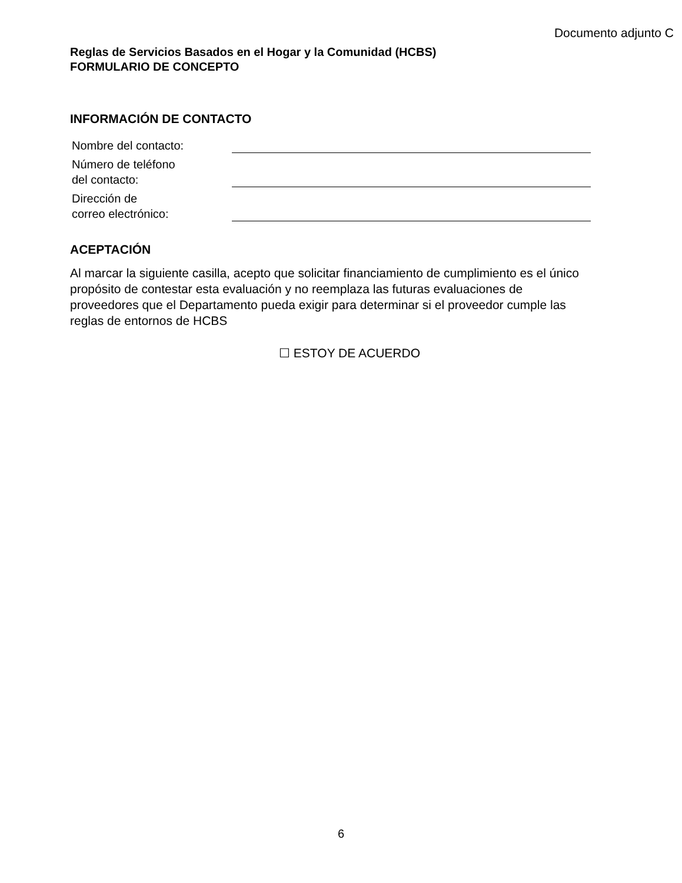Documento adjunto C
Reglas de Servicios Basados en el Hogar y la Comunidad (HCBS)
FORMULARIO DE CONCEPTO
INFORMACIÓN DE CONTACTO
Nombre del contacto:
Número de teléfono
del contacto:
Dirección de
correo electrónico:
ACEPTACIÓN
Al marcar la siguiente casilla, acepto que solicitar financiamiento de cumplimiento es el único propósito de contestar esta evaluación y no reemplaza las futuras evaluaciones de proveedores que el Departamento pueda exigir para determinar si el proveedor cumple las reglas de entornos de HCBS
☐ ESTOY DE ACUERDO
6